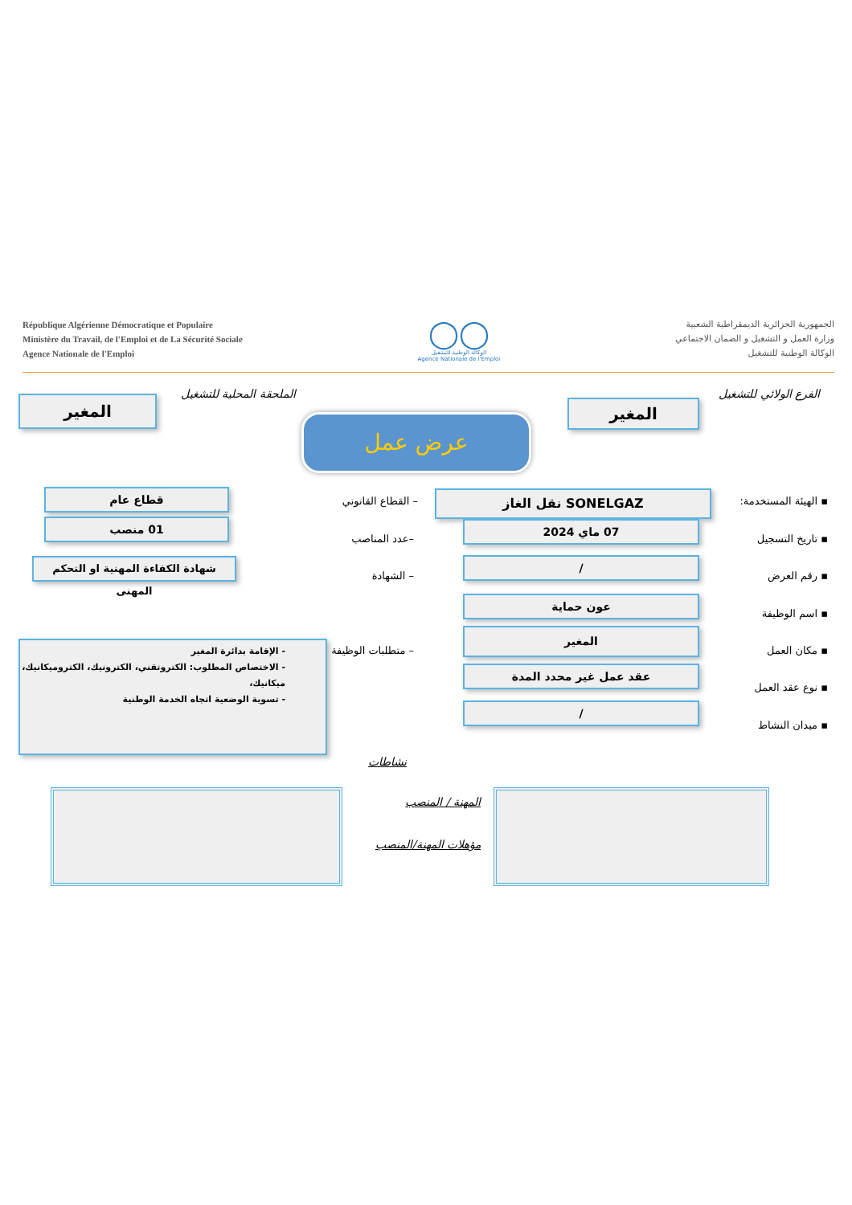République Algérienne Démocratique et Populaire
Ministère du Travail, de l'Emploi et de La Sécurité Sociale
Agence Nationale de l'Emploi
◯◯
الوكالة الوطنية للتشغيل
Agence Nationale de l'Emploi
الجمهورية الجزائرية الديمقراطية الشعبية
وزارة العمل و التشغيل و الضمان الاجتماعي
الوكالة الوطنية للتشغيل
الفرع الولائي للتشغيل
المغير
الملحقة المحلية للتشغيل
المغير
عرض عمل
▪ الهيئة المستخدمة: SONELGAZ نقل الغاز – القطاع القانوني
قطاع عام
▪ تاريخ التسجيل
07 ماي 2024
–عدد المناصب
01 منصب
▪ رقم العرض
/
– الشهادة
شهادة الكفاءة المهنية او التحكم المهنى
▪ اسم الوظيفة
عون حماية
▪ مكان العمل
المغير
– متطلبات الوظيفة
- الإقامة بدائرة المغير
- الاختصاص المطلوب: الكتروتقني، الكترونيك، الكتروميكانيك، ميكانيك،
- تسوية الوضعية اتجاه الخدمة الوطنية
▪ نوع عقد العمل
عقد عمل غير محدد المدة
▪ ميدان النشاط
/
نشاطات
المهنة / المنصب
مؤهلات المهنة/المنصب